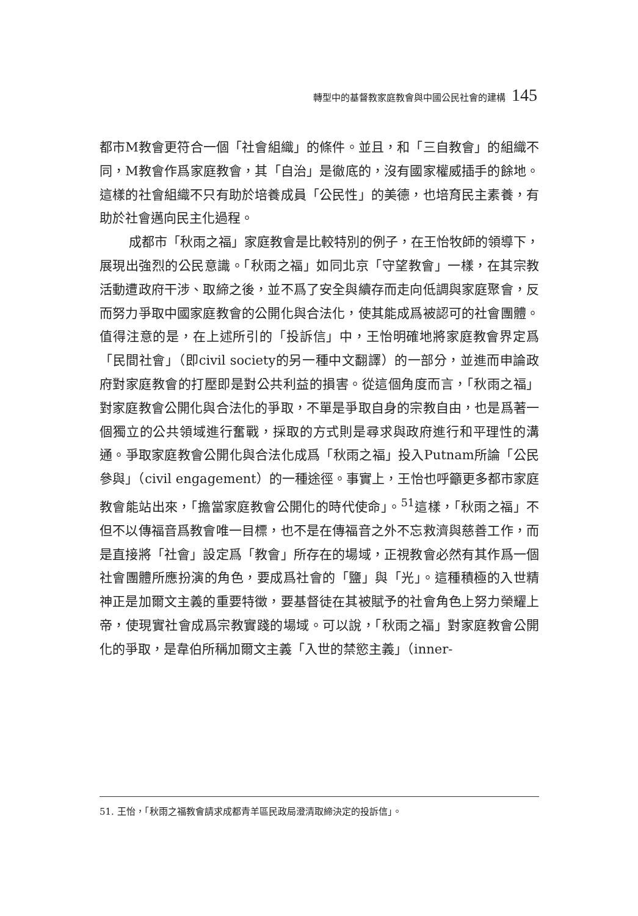轉型中的基督教家庭教會與中國公民社會的建構 145
都市M教會更符合一個「社會組織」的條件。並且，和「三自教會」的組織不同，M教會作爲家庭教會，其「自治」是徹底的，沒有國家權威插手的餘地。這樣的社會組織不只有助於培養成員「公民性」的美德，也培育民主素養，有助於社會邁向民主化過程。
成都市「秋雨之福」家庭教會是比較特別的例子，在王怡牧師的領導下，展現出強烈的公民意識。「秋雨之福」如同北京「守望教會」一樣，在其宗教活動遭政府干涉、取締之後，並不爲了安全與續存而走向低調與家庭聚會，反而努力爭取中國家庭教會的公開化與合法化，使其能成爲被認可的社會團體。值得注意的是，在上述所引的「投訴信」中，王怡明確地將家庭教會界定爲「民間社會」（即civil society的另一種中文翻譯）的一部分，並進而申論政府對家庭教會的打壓即是對公共利益的損害。從這個角度而言，「秋雨之福」對家庭教會公開化與合法化的爭取，不單是爭取自身的宗教自由，也是爲著一個獨立的公共領域進行奮戰，採取的方式則是尋求與政府進行和平理性的溝通。爭取家庭教會公開化與合法化成爲「秋雨之福」投入Putnam所論「公民參與」（civil engagement）的一種途徑。事實上，王怡也呼籲更多都市家庭教會能站出來，「擔當家庭教會公開化的時代使命」。<sup>51</sup>這樣，「秋雨之福」不但不以傳福音爲教會唯一目標，也不是在傳福音之外不忘救濟與慈善工作，而是直接將「社會」設定爲「教會」所存在的場域，正視教會必然有其作爲一個社會團體所應扮演的角色，要成爲社會的「鹽」與「光」。這種積極的入世精神正是加爾文主義的重要特徵，要基督徒在其被賦予的社會角色上努力榮耀上帝，使現實社會成爲宗教實踐的場域。可以說，「秋雨之福」對家庭教會公開化的爭取，是韋伯所稱加爾文主義「入世的禁慾主義」（inner-
51. 王怡，「秋雨之福教會請求成都青羊區民政局澄清取締決定的投訴信」。